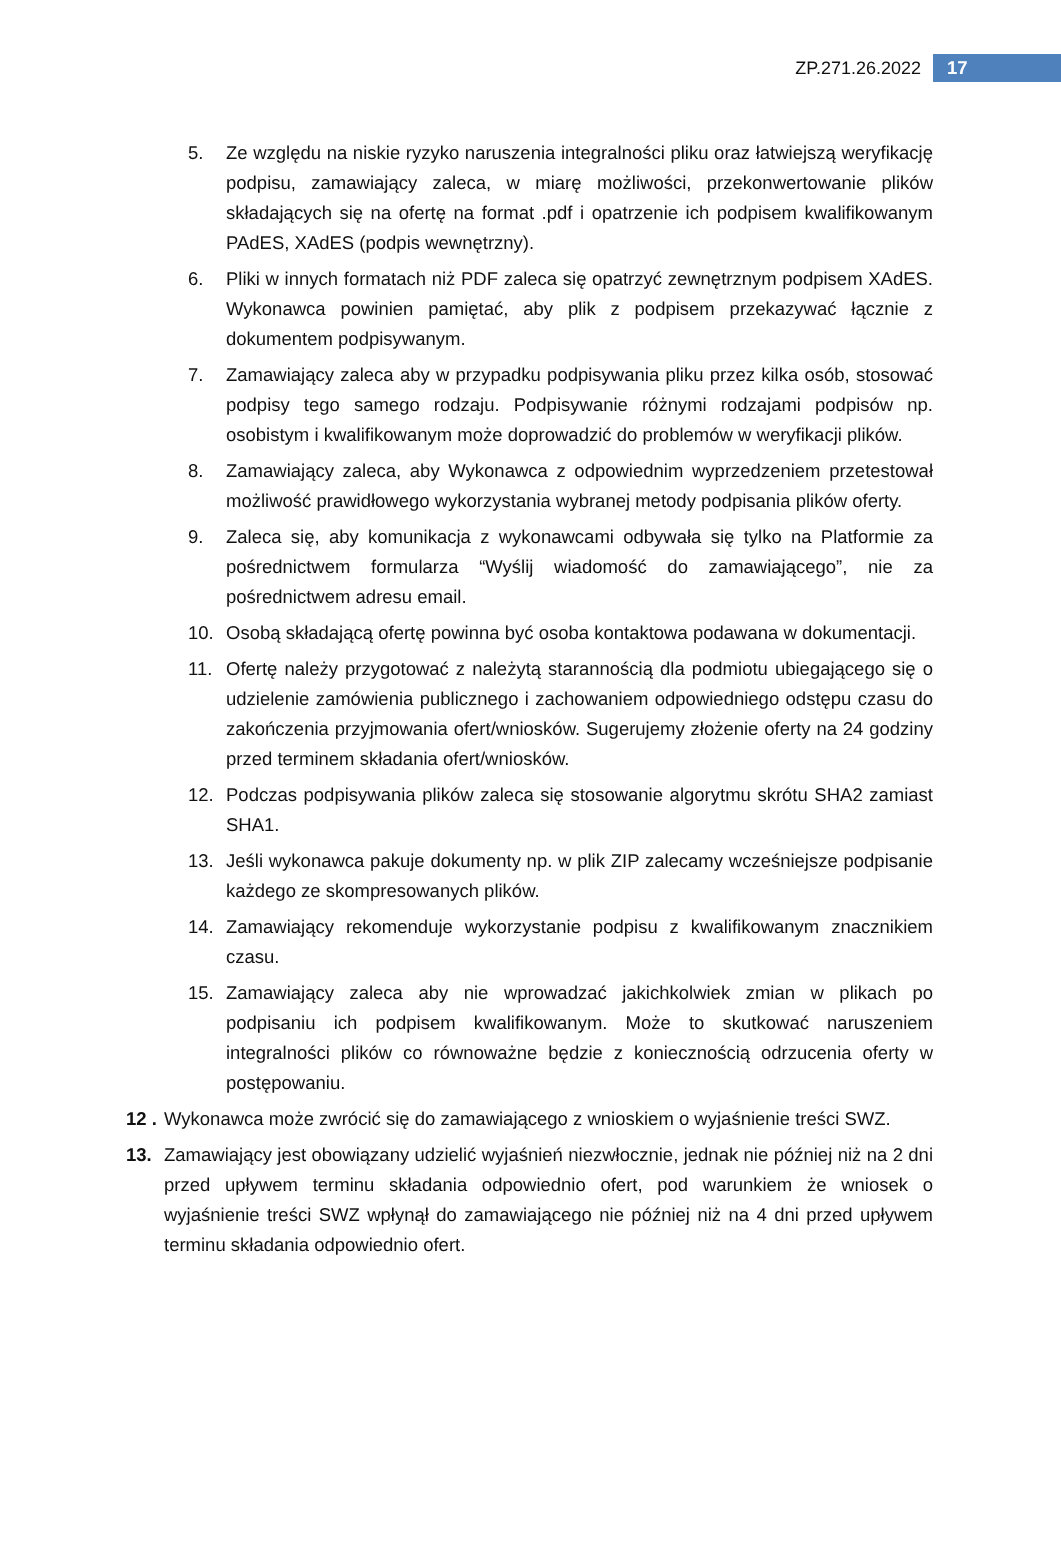ZP.271.26.2022 17
5. Ze względu na niskie ryzyko naruszenia integralności pliku oraz łatwiejszą weryfikację podpisu, zamawiający zaleca, w miarę możliwości, przekonwertowanie plików składających się na ofertę na format .pdf i opatrzenie ich podpisem kwalifikowanym PAdES, XAdES (podpis wewnętrzny).
6. Pliki w innych formatach niż PDF zaleca się opatrzyć zewnętrznym podpisem XAdES. Wykonawca powinien pamiętać, aby plik z podpisem przekazywać łącznie z dokumentem podpisywanym.
7. Zamawiający zaleca aby w przypadku podpisywania pliku przez kilka osób, stosować podpisy tego samego rodzaju. Podpisywanie różnymi rodzajami podpisów np. osobistym i kwalifikowanym może doprowadzić do problemów w weryfikacji plików.
8. Zamawiający zaleca, aby Wykonawca z odpowiednim wyprzedzeniem przetestował możliwość prawidłowego wykorzystania wybranej metody podpisania plików oferty.
9. Zaleca się, aby komunikacja z wykonawcami odbywała się tylko na Platformie za pośrednictwem formularza “Wyślij wiadomość do zamawiającego”, nie za pośrednictwem adresu email.
10. Osobą składającą ofertę powinna być osoba kontaktowa podawana w dokumentacji.
11. Ofertę należy przygotować z należytą starannością dla podmiotu ubiegającego się o udzielenie zamówienia publicznego i zachowaniem odpowiedniego odstępu czasu do zakończenia przyjmowania ofert/wniosków. Sugerujemy złożenie oferty na 24 godziny przed terminem składania ofert/wniosków.
12. Podczas podpisywania plików zaleca się stosowanie algorytmu skrótu SHA2 zamiast SHA1.
13. Jeśli wykonawca pakuje dokumenty np. w plik ZIP zalecamy wcześniejsze podpisanie każdego ze skompresowanych plików.
14. Zamawiający rekomenduje wykorzystanie podpisu z kwalifikowanym znacznikiem czasu.
15. Zamawiający zaleca aby nie wprowadzać jakichkolwiek zmian w plikach po podpisaniu ich podpisem kwalifikowanym. Może to skutkować naruszeniem integralności plików co równoważne będzie z koniecznością odrzucenia oferty w postępowaniu.
12 . Wykonawca może zwrócić się do zamawiającego z wnioskiem o wyjaśnienie treści SWZ.
13. Zamawiający jest obowiązany udzielić wyjaśnień niezwłocznie, jednak nie później niż na 2 dni przed upływem terminu składania odpowiednio ofert, pod warunkiem że wniosek o wyjaśnienie treści SWZ wpłynął do zamawiającego nie później niż na 4 dni przed upływem terminu składania odpowiednio ofert.